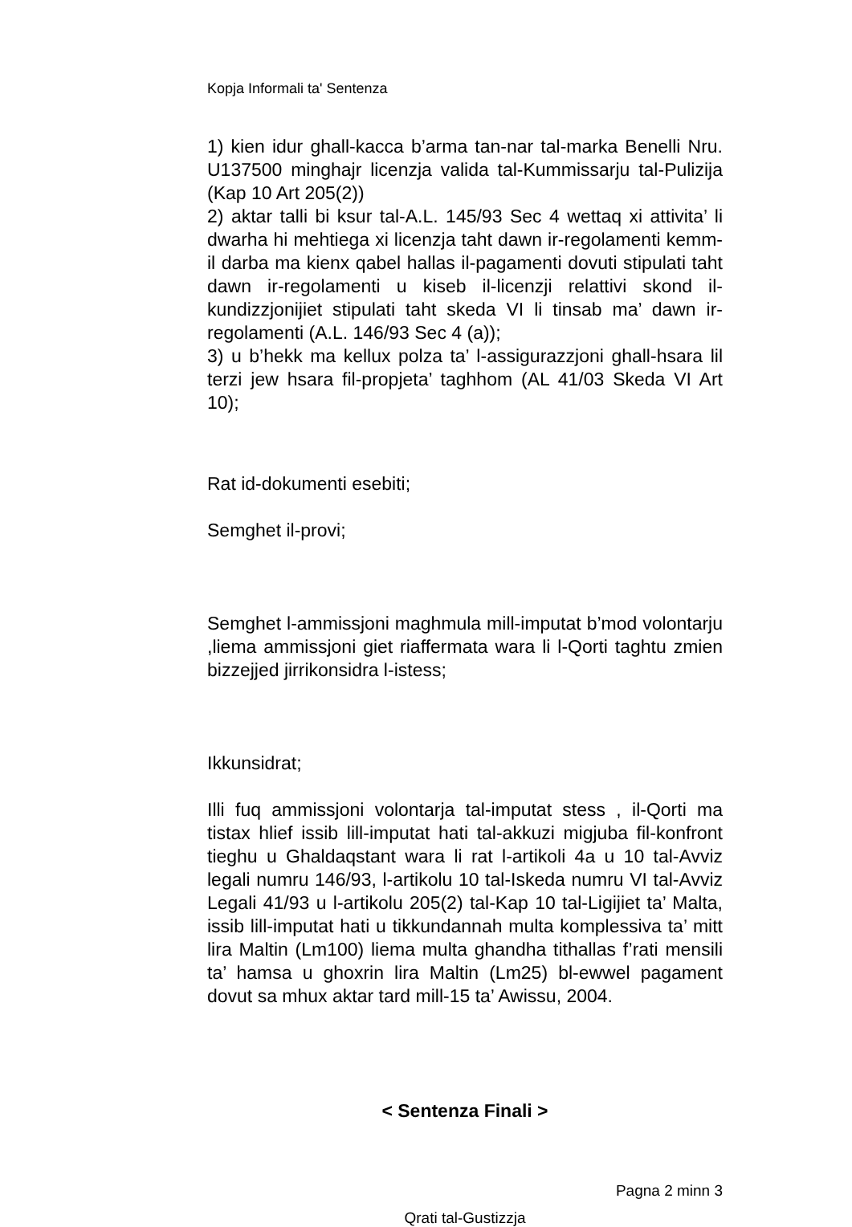Kopja Informali ta' Sentenza
1) kien idur ghall-kacca b’arma tan-nar tal-marka Benelli Nru. U137500 minghajr licenzja valida tal-Kummissarju tal-Pulizija (Kap 10 Art 205(2))
2) aktar talli bi ksur tal-A.L. 145/93 Sec 4 wettaq xi attivita’ li dwarha hi mehtiega xi licenzja taht dawn ir-regolamenti kemm-il darba ma kienx qabel hallas il-pagamenti dovuti stipulati taht dawn ir-regolamenti u kiseb il-licenzji relattivi skond il-kundizzjonijiet stipulati taht skeda VI li tinsab ma’ dawn ir-regolamenti (A.L. 146/93 Sec 4 (a));
3) u b’hekk ma kellux polza ta’ l-assigurazzjoni ghall-hsara lil terzi jew hsara fil-propjeta’ taghhom (AL 41/03 Skeda VI Art 10);
Rat id-dokumenti esebiti;
Semghet il-provi;
Semghet l-ammissjoni maghmula mill-imputat b’mod volontarju ,liema ammissjoni giet riaffermata wara li l-Qorti taghtu zmien bizzejjed jirrikonsidra l-istess;
Ikkunsidrat;
Illi fuq ammissjoni volontarja tal-imputat stess , il-Qorti ma tistax hlief issib lill-imputat hati tal-akkuzi migjuba fil-konfront tieghu u Ghaldaqstant wara li rat l-artikoli 4a u 10 tal-Avviz legali numru 146/93, l-artikolu 10 tal-Iskeda numru VI tal-Avviz Legali 41/93 u l-artikolu 205(2) tal-Kap 10 tal-Ligijiet ta’ Malta, issib lill-imputat hati u tikkundannah multa komplessiva ta’ mitt lira Maltin (Lm100) liema multa ghandha tithallas f’rati mensili ta’ hamsa u ghoxrin lira Maltin (Lm25) bl-ewwel pagament dovut sa mhux aktar tard mill-15 ta’ Awissu, 2004.
< Sentenza Finali >
Pagna 2 minn 3
Qrati tal-Gustizzja